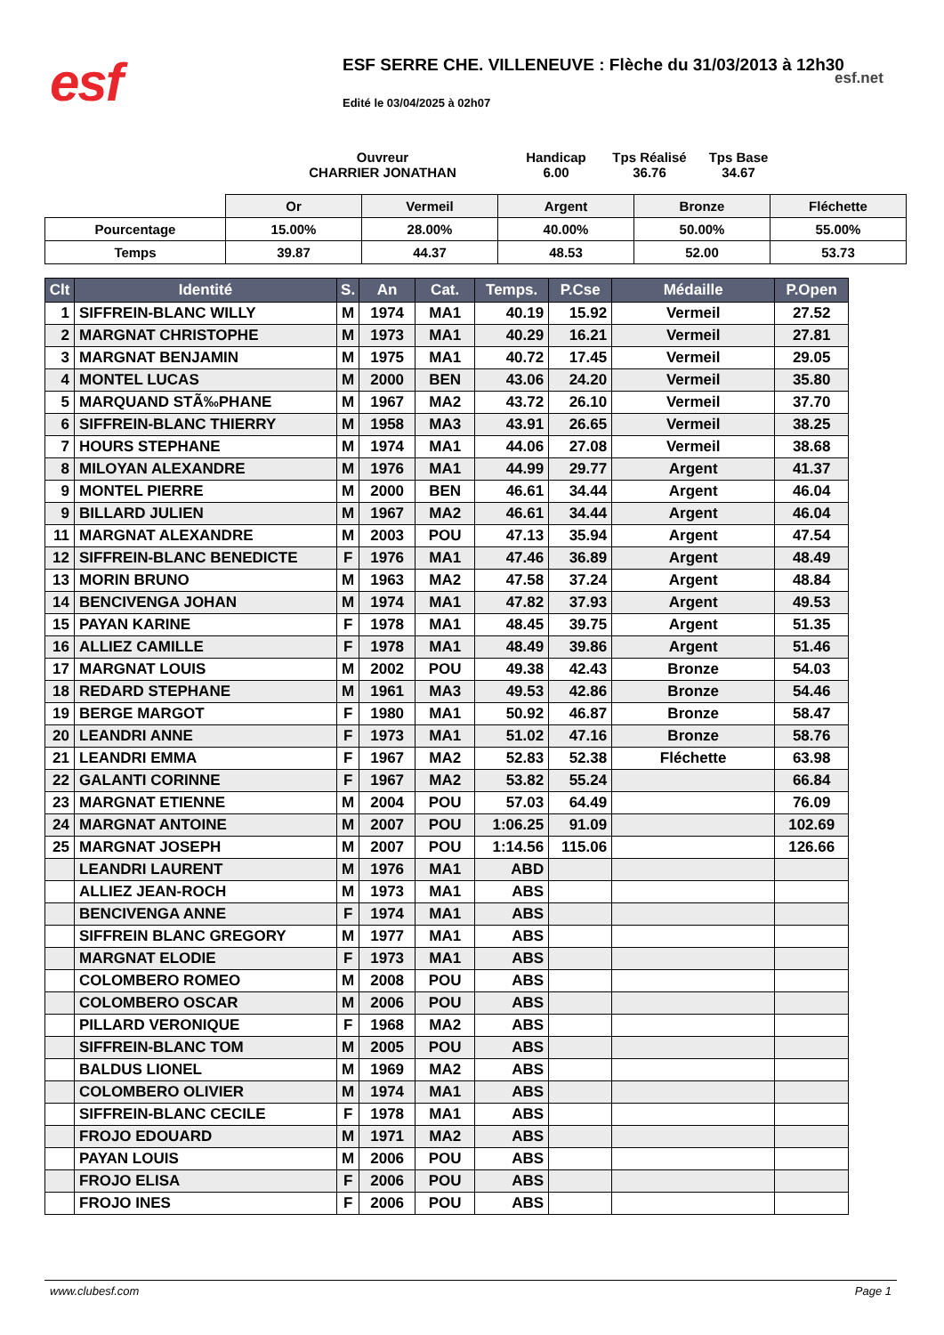esf
ESF SERRE CHE. VILLENEUVE : Flèche du 31/03/2013 à 12h30
esf.net
Edité le 03/04/2025 à 02h07
Ouvreur
CHARRIER JONATHAN
Handicap
6.00
Tps Réalisé
36.76
Tps Base
34.67
| | Or | Vermeil | Argent | Bronze | Fléchette |
| Pourcentage | 15.00% | 28.00% | 40.00% | 50.00% | 55.00% |
| Temps | 39.87 | 44.37 | 48.53 | 52.00 | 53.73 |
| Clt | Identité | S. | An | Cat. | Temps. | P.Cse | Médaille | P.Open |
| --- | --- | --- | --- | --- | --- | --- | --- | --- |
| 1 | SIFFREIN-BLANC WILLY | M | 1974 | MA1 | 40.19 | 15.92 | Vermeil | 27.52 |
| 2 | MARGNAT CHRISTOPHE | M | 1973 | MA1 | 40.29 | 16.21 | Vermeil | 27.81 |
| 3 | MARGNAT BENJAMIN | M | 1975 | MA1 | 40.72 | 17.45 | Vermeil | 29.05 |
| 4 | MONTEL LUCAS | M | 2000 | BEN | 43.06 | 24.20 | Vermeil | 35.80 |
| 5 | MARQUAND STÃ‰PHANE | M | 1967 | MA2 | 43.72 | 26.10 | Vermeil | 37.70 |
| 6 | SIFFREIN-BLANC THIERRY | M | 1958 | MA3 | 43.91 | 26.65 | Vermeil | 38.25 |
| 7 | HOURS STEPHANE | M | 1974 | MA1 | 44.06 | 27.08 | Vermeil | 38.68 |
| 8 | MILOYAN ALEXANDRE | M | 1976 | MA1 | 44.99 | 29.77 | Argent | 41.37 |
| 9 | MONTEL PIERRE | M | 2000 | BEN | 46.61 | 34.44 | Argent | 46.04 |
| 9 | BILLARD JULIEN | M | 1967 | MA2 | 46.61 | 34.44 | Argent | 46.04 |
| 11 | MARGNAT ALEXANDRE | M | 2003 | POU | 47.13 | 35.94 | Argent | 47.54 |
| 12 | SIFFREIN-BLANC BENEDICTE | F | 1976 | MA1 | 47.46 | 36.89 | Argent | 48.49 |
| 13 | MORIN BRUNO | M | 1963 | MA2 | 47.58 | 37.24 | Argent | 48.84 |
| 14 | BENCIVENGA JOHAN | M | 1974 | MA1 | 47.82 | 37.93 | Argent | 49.53 |
| 15 | PAYAN KARINE | F | 1978 | MA1 | 48.45 | 39.75 | Argent | 51.35 |
| 16 | ALLIEZ CAMILLE | F | 1978 | MA1 | 48.49 | 39.86 | Argent | 51.46 |
| 17 | MARGNAT LOUIS | M | 2002 | POU | 49.38 | 42.43 | Bronze | 54.03 |
| 18 | REDARD STEPHANE | M | 1961 | MA3 | 49.53 | 42.86 | Bronze | 54.46 |
| 19 | BERGE MARGOT | F | 1980 | MA1 | 50.92 | 46.87 | Bronze | 58.47 |
| 20 | LEANDRI ANNE | F | 1973 | MA1 | 51.02 | 47.16 | Bronze | 58.76 |
| 21 | LEANDRI EMMA | F | 1967 | MA2 | 52.83 | 52.38 | Fléchette | 63.98 |
| 22 | GALANTI CORINNE | F | 1967 | MA2 | 53.82 | 55.24 | | 66.84 |
| 23 | MARGNAT ETIENNE | M | 2004 | POU | 57.03 | 64.49 | | 76.09 |
| 24 | MARGNAT ANTOINE | M | 2007 | POU | 1:06.25 | 91.09 | | 102.69 |
| 25 | MARGNAT JOSEPH | M | 2007 | POU | 1:14.56 | 115.06 | | 126.66 |
| | LEANDRI LAURENT | M | 1976 | MA1 | ABD | | | |
| | ALLIEZ JEAN-ROCH | M | 1973 | MA1 | ABS | | | |
| | BENCIVENGA ANNE | F | 1974 | MA1 | ABS | | | |
| | SIFFREIN BLANC GREGORY | M | 1977 | MA1 | ABS | | | |
| | MARGNAT ELODIE | F | 1973 | MA1 | ABS | | | |
| | COLOMBERO ROMEO | M | 2008 | POU | ABS | | | |
| | COLOMBERO OSCAR | M | 2006 | POU | ABS | | | |
| | PILLARD VERONIQUE | F | 1968 | MA2 | ABS | | | |
| | SIFFREIN-BLANC TOM | M | 2005 | POU | ABS | | | |
| | BALDUS LIONEL | M | 1969 | MA2 | ABS | | | |
| | COLOMBERO OLIVIER | M | 1974 | MA1 | ABS | | | |
| | SIFFREIN-BLANC CECILE | F | 1978 | MA1 | ABS | | | |
| | FROJO EDOUARD | M | 1971 | MA2 | ABS | | | |
| | PAYAN LOUIS | M | 2006 | POU | ABS | | | |
| | FROJO ELISA | F | 2006 | POU | ABS | | | |
| | FROJO INES | F | 2006 | POU | ABS | | | |
www.clubesf.com Page 1